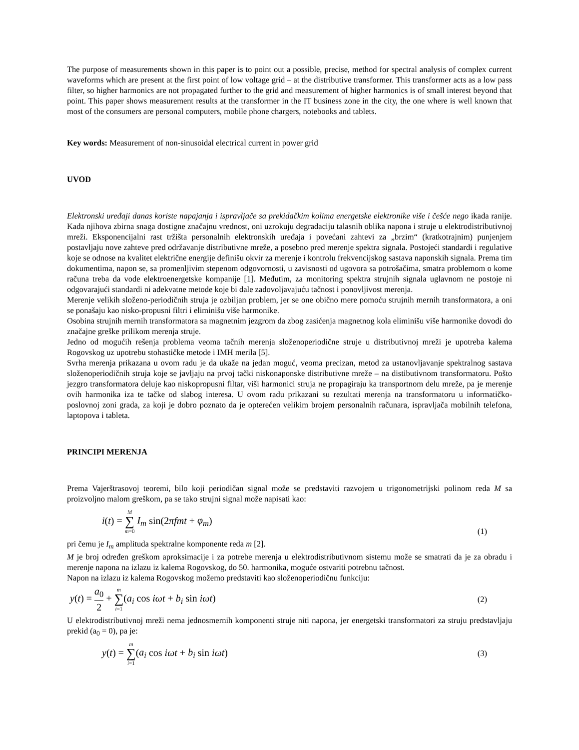The purpose of measurements shown in this paper is to point out a possible, precise, method for spectral analysis of complex current waveforms which are present at the first point of low voltage grid – at the distributive transformer. This transformer acts as a low pass filter, so higher harmonics are not propagated further to the grid and measurement of higher harmonics is of small interest beyond that point. This paper shows measurement results at the transformer in the IT business zone in the city, the one where is well known that most of the consumers are personal computers, mobile phone chargers, notebooks and tablets.
Key words: Measurement of non-sinusoidal electrical current in power grid
UVOD
Elektronski uređaji danas koriste napajanja i ispravljače sa prekidačkim kolima energetske elektronike više i češće nego ikada ranije. Kada njihova zbirna snaga dostigne značajnu vrednost, oni uzrokuju degradaciju talasnih oblika napona i struje u elektrodistributivnoj mreži. Eksponencijalni rast tržišta personalnih elektronskih uređaja i povećani zahtevi za „brzim“ (kratkotrajnim) punjenjem postavljaju nove zahteve pred održavanje distributivne mreže, a posebno pred merenje spektra signala. Postojeći standardi i regulative koje se odnose na kvalitet električne energije definišu okvir za merenje i kontrolu frekvencijskog sastava naponskih signala. Prema tim dokumentima, napon se, sa promenljivim stepenom odgovornosti, u zavisnosti od ugovora sa potrošačima, smatra problemom o kome računa treba da vode elektroenergetske kompanije [1]. Međutim, za monitoring spektra strujnih signala uglavnom ne postoje ni odgovarajući standardi ni adekvatne metode koje bi dale zadovoljavajuću tačnost i ponovljivost merenja.
Merenje velikih složeno-periodičnih struja je ozbiljan problem, jer se one obično mere pomoću strujnih mernih transformatora, a oni se ponašaju kao nisko-propusni filtri i eliminišu više harmonike.
Osobina strujnih mernih transformatora sa magnetnim jezgrom da zbog zasićenja magnetnog kola eliminišu više harmonike dovodi do značajne greške prilikom merenja struje.
Jedno od mogućih rešenja problema veoma tačnih merenja složenoperiodične struje u distributivnoj mreži je upotreba kalema Rogovskog uz upotrebu stohastičke metode i IMH merila [5].
Svrha merenja prikazana u ovom radu je da ukaže na jedan moguć, veoma precizan, metod za ustanovljavanje spektralnog sastava složenoperiodičnih struja koje se javljaju na prvoj tački niskonaponske distributivne mreže – na distibutivnom transformatoru. Pošto jezgro transformatora deluje kao niskopropusni filtar, viši harmonici struja ne propagiraju ka transportnom delu mreže, pa je merenje ovih harmonika iza te tačke od slabog interesa. U ovom radu prikazani su rezultati merenja na transformatoru u informatičko-poslovnoj zoni grada, za koji je dobro poznato da je opterećen velikim brojem personalnih računara, ispravljača mobilnih telefona, laptopova i tableta.
PRINCIPI MERENJA
Prema Vajerštrasovoj teoremi, bilo koji periodičan signal može se predstaviti razvojem u trigonometrijski polinom reda M sa proizvoljno malom greškom, pa se tako strujni signal može napisati kao:
i(t) = M ∑ m=0 I<sub>m</sub> sin(2πfmt + φ<sub>m</sub>) (1)
pri čemu je I<sub>m</sub> amplituda spektralne komponente reda m [2].
M je broj određen greškom aproksimacije i za potrebe merenja u elektrodistributivnom sistemu može se smatrati da je za obradu i merenje napona na izlazu iz kalema Rogovskog, do 50. harmonika, moguće ostvariti potrebnu tačnost.
Napon na izlazu iz kalema Rogovskog možemo predstaviti kao složenoperiodičnu funkciju:
y(t) = a<sub>0</sub> 2 + m ∑ i=1(a<sub>i</sub> cos iωt + b<sub>i</sub> sin iωt) (2)
U elektrodistributivnoj mreži nema jednosmernih komponenti struje niti napona, jer energetski transformatori za struju predstavljaju prekid (a<sub>0</sub> = 0), pa je:
y(t) = m ∑ i=1(a<sub>i</sub> cos iωt + b<sub>i</sub> sin iωt) (3)